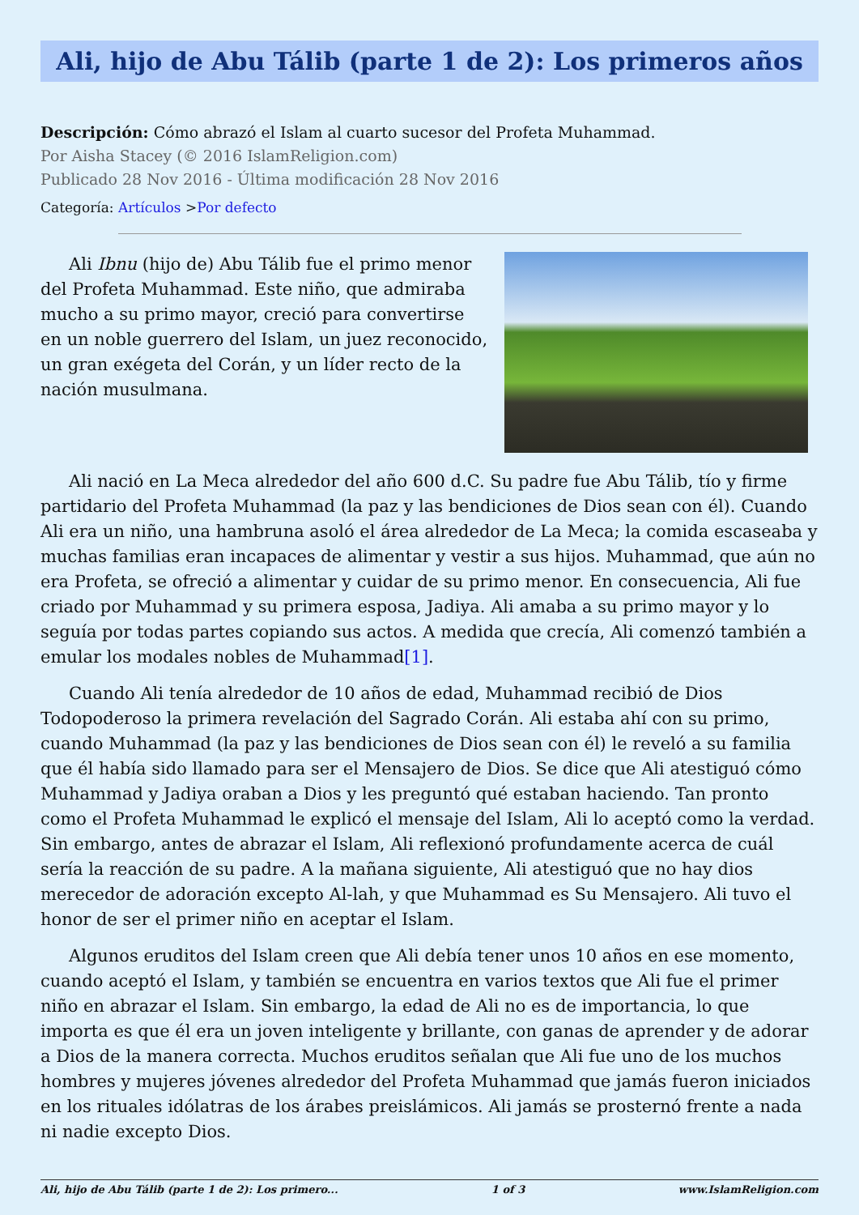Ali, hijo de Abu Tálib (parte 1 de 2): Los primeros años
Descripción: Cómo abrazó el Islam al cuarto sucesor del Profeta Muhammad.
Por Aisha Stacey (© 2016 IslamReligion.com)
Publicado 28 Nov 2016 - Última modificación 28 Nov 2016
Categoría: Artículos >Por defecto
Ali Ibnu (hijo de) Abu Tálib fue el primo menor del Profeta Muhammad. Este niño, que admiraba mucho a su primo mayor, creció para convertirse en un noble guerrero del Islam, un juez reconocido, un gran exégeta del Corán, y un líder recto de la nación musulmana.
Ali nació en La Meca alrededor del año 600 d.C. Su padre fue Abu Tálib, tío y firme partidario del Profeta Muhammad (la paz y las bendiciones de Dios sean con él). Cuando Ali era un niño, una hambruna asoló el área alrededor de La Meca; la comida escaseaba y muchas familias eran incapaces de alimentar y vestir a sus hijos. Muhammad, que aún no era Profeta, se ofreció a alimentar y cuidar de su primo menor. En consecuencia, Ali fue criado por Muhammad y su primera esposa, Jadiya. Ali amaba a su primo mayor y lo seguía por todas partes copiando sus actos. A medida que crecía, Ali comenzó también a emular los modales nobles de Muhammad[1].
Cuando Ali tenía alrededor de 10 años de edad, Muhammad recibió de Dios Todopoderoso la primera revelación del Sagrado Corán. Ali estaba ahí con su primo, cuando Muhammad (la paz y las bendiciones de Dios sean con él) le reveló a su familia que él había sido llamado para ser el Mensajero de Dios. Se dice que Ali atestiguó cómo Muhammad y Jadiya oraban a Dios y les preguntó qué estaban haciendo. Tan pronto como el Profeta Muhammad le explicó el mensaje del Islam, Ali lo aceptó como la verdad. Sin embargo, antes de abrazar el Islam, Ali reflexionó profundamente acerca de cuál sería la reacción de su padre. A la mañana siguiente, Ali atestiguó que no hay dios merecedor de adoración excepto Al-lah, y que Muhammad es Su Mensajero. Ali tuvo el honor de ser el primer niño en aceptar el Islam.
Algunos eruditos del Islam creen que Ali debía tener unos 10 años en ese momento, cuando aceptó el Islam, y también se encuentra en varios textos que Ali fue el primer niño en abrazar el Islam. Sin embargo, la edad de Ali no es de importancia, lo que importa es que él era un joven inteligente y brillante, con ganas de aprender y de adorar a Dios de la manera correcta. Muchos eruditos señalan que Ali fue uno de los muchos hombres y mujeres jóvenes alrededor del Profeta Muhammad que jamás fueron iniciados en los rituales idólatras de los árabes preislámicos. Ali jamás se prosternó frente a nada ni nadie excepto Dios.
Ali, hijo de Abu Tálib (parte 1 de 2): Los primero... 1 of 3 www.IslamReligion.com